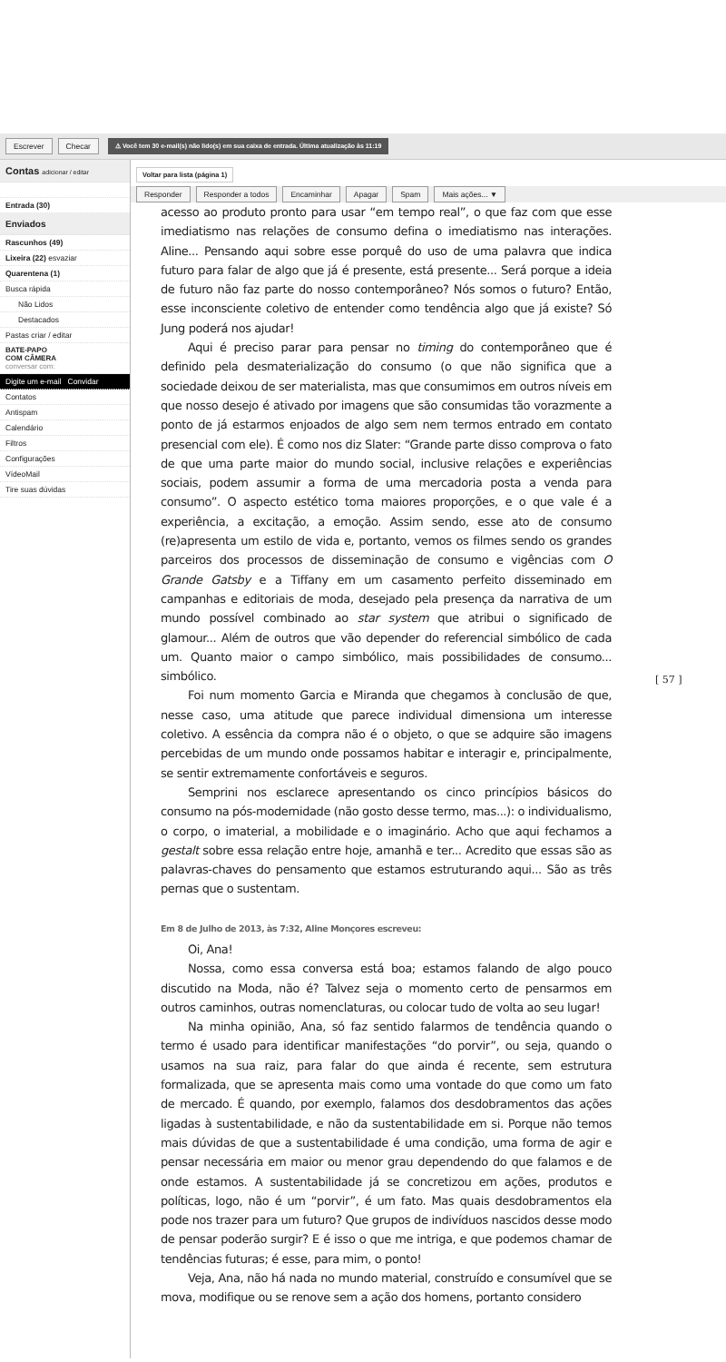Escrever Checar ⚠ Você tem 30 e-mail(s) não lido(s) em sua caixa de entrada. Última atualização às 11:19
Contas adicionar / editar
Entrada (30)
Enviados
Rascunhos (49)
Lixeira (22) esvaziar
Quarentena (1)
Busca rápida
Não Lidos
Destacados
Pastas criar / editar
BATE-PAPO
COM CÂMERA
conversar com:
Digite um e-mail Convidar
Contatos
Antispam
Calendário
Filtros
Configurações
VídeoMail
Tire suas dúvidas
Voltar para lista (página 1)
Responder Responder a todos Encaminhar Apagar Spam Mais ações... ▼
acesso ao produto pronto para usar “em tempo real”, o que faz com que esse imediatismo nas relações de consumo defina o imediatismo nas interações. Aline... Pensando aqui sobre esse porquê do uso de uma palavra que indica futuro para falar de algo que já é presente, está presente... Será porque a ideia de futuro não faz parte do nosso contemporâneo? Nós somos o futuro? Então, esse inconsciente coletivo de entender como tendência algo que já existe? Só Jung poderá nos ajudar!
Aqui é preciso parar para pensar no timing do contemporâneo que é definido pela desmaterialização do consumo (o que não significa que a sociedade deixou de ser materialista, mas que consumimos em outros níveis em que nosso desejo é ativado por imagens que são consumidas tão vorazmente a ponto de já estarmos enjoados de algo sem nem termos entrado em contato presencial com ele). É como nos diz Slater: “Grande parte disso comprova o fato de que uma parte maior do mundo social, inclusive relações e experiências sociais, podem assumir a forma de uma mercadoria posta a venda para consumo”. O aspecto estético toma maiores proporções, e o que vale é a experiência, a excitação, a emoção. Assim sendo, esse ato de consumo (re)apresenta um estilo de vida e, portanto, vemos os filmes sendo os grandes parceiros dos processos de disseminação de consumo e vigências com O Grande Gatsby e a Tiffany em um casamento perfeito disseminado em campanhas e editoriais de moda, desejado pela presença da narrativa de um mundo possível combinado ao star system que atribui o significado de glamour... Além de outros que vão depender do referencial simbólico de cada um. Quanto maior o campo simbólico, mais possibilidades de consumo... simbólico.
Foi num momento Garcia e Miranda que chegamos à conclusão de que, nesse caso, uma atitude que parece individual dimensiona um interesse coletivo. A essência da compra não é o objeto, o que se adquire são imagens percebidas de um mundo onde possamos habitar e interagir e, principalmente, se sentir extremamente confortáveis e seguros.
Semprini nos esclarece apresentando os cinco princípios básicos do consumo na pós-modernidade (não gosto desse termo, mas...): o individualismo, o corpo, o imaterial, a mobilidade e o imaginário. Acho que aqui fechamos a gestalt sobre essa relação entre hoje, amanhã e ter... Acredito que essas são as palavras-chaves do pensamento que estamos estruturando aqui... São as três pernas que o sustentam.
Em 8 de Julho de 2013, às 7:32, Aline Monçores escreveu:
Oi, Ana!
Nossa, como essa conversa está boa; estamos falando de algo pouco discutido na Moda, não é? Talvez seja o momento certo de pensarmos em outros caminhos, outras nomenclaturas, ou colocar tudo de volta ao seu lugar!
Na minha opinião, Ana, só faz sentido falarmos de tendência quando o termo é usado para identificar manifestações “do porvir”, ou seja, quando o usamos na sua raiz, para falar do que ainda é recente, sem estrutura formalizada, que se apresenta mais como uma vontade do que como um fato de mercado. É quando, por exemplo, falamos dos desdobramentos das ações ligadas à sustentabilidade, e não da sustentabilidade em si. Porque não temos mais dúvidas de que a sustentabilidade é uma condição, uma forma de agir e pensar necessária em maior ou menor grau dependendo do que falamos e de onde estamos. A sustentabilidade já se concretizou em ações, produtos e políticas, logo, não é um “porvir”, é um fato. Mas quais desdobramentos ela pode nos trazer para um futuro? Que grupos de indivíduos nascidos desse modo de pensar poderão surgir? E é isso o que me intriga, e que podemos chamar de tendências futuras; é esse, para mim, o ponto!
Veja, Ana, não há nada no mundo material, construído e consumível que se mova, modifique ou se renove sem a ação dos homens, portanto considero
[ 57 ]